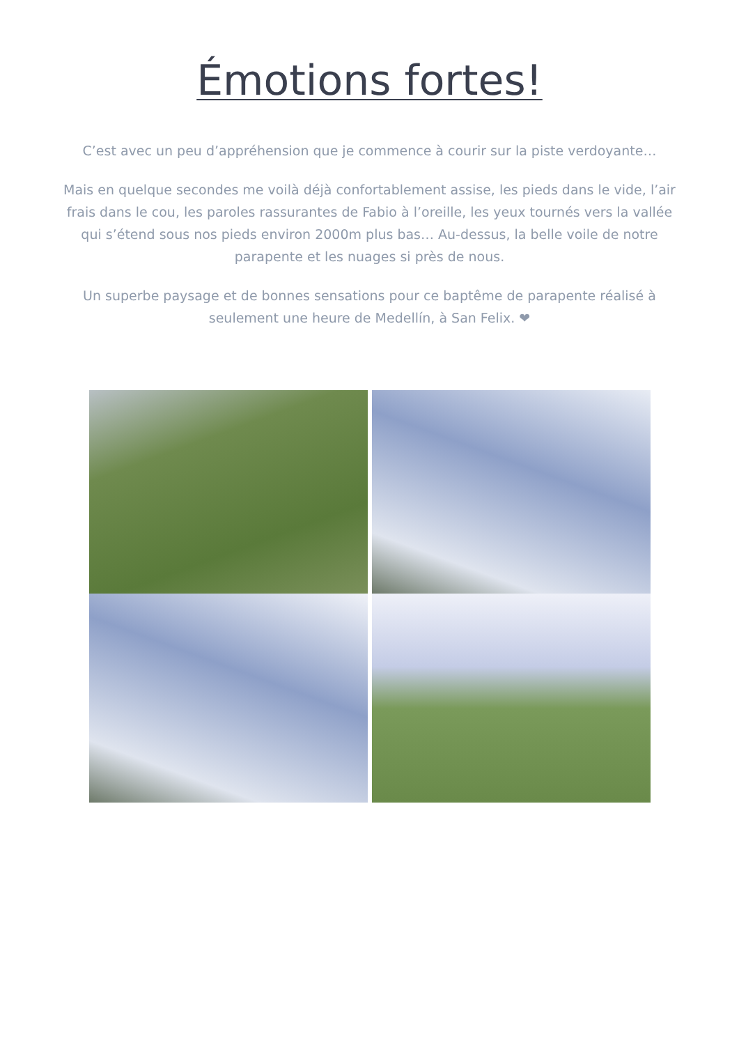Émotions fortes!
C’est avec un peu d’appréhension que je commence à courir sur la piste verdoyante…
Mais en quelque secondes me voilà déjà confortablement assise, les pieds dans le vide, l’air frais dans le cou, les paroles rassurantes de Fabio à l’oreille, les yeux tournés vers la vallée qui s’étend sous nos pieds environ 2000m plus bas… Au-dessus, la belle voile de notre parapente et les nuages si près de nous.
Un superbe paysage et de bonnes sensations pour ce baptême de parapente réalisé à seulement une heure de Medellín, à San Felix. ❤